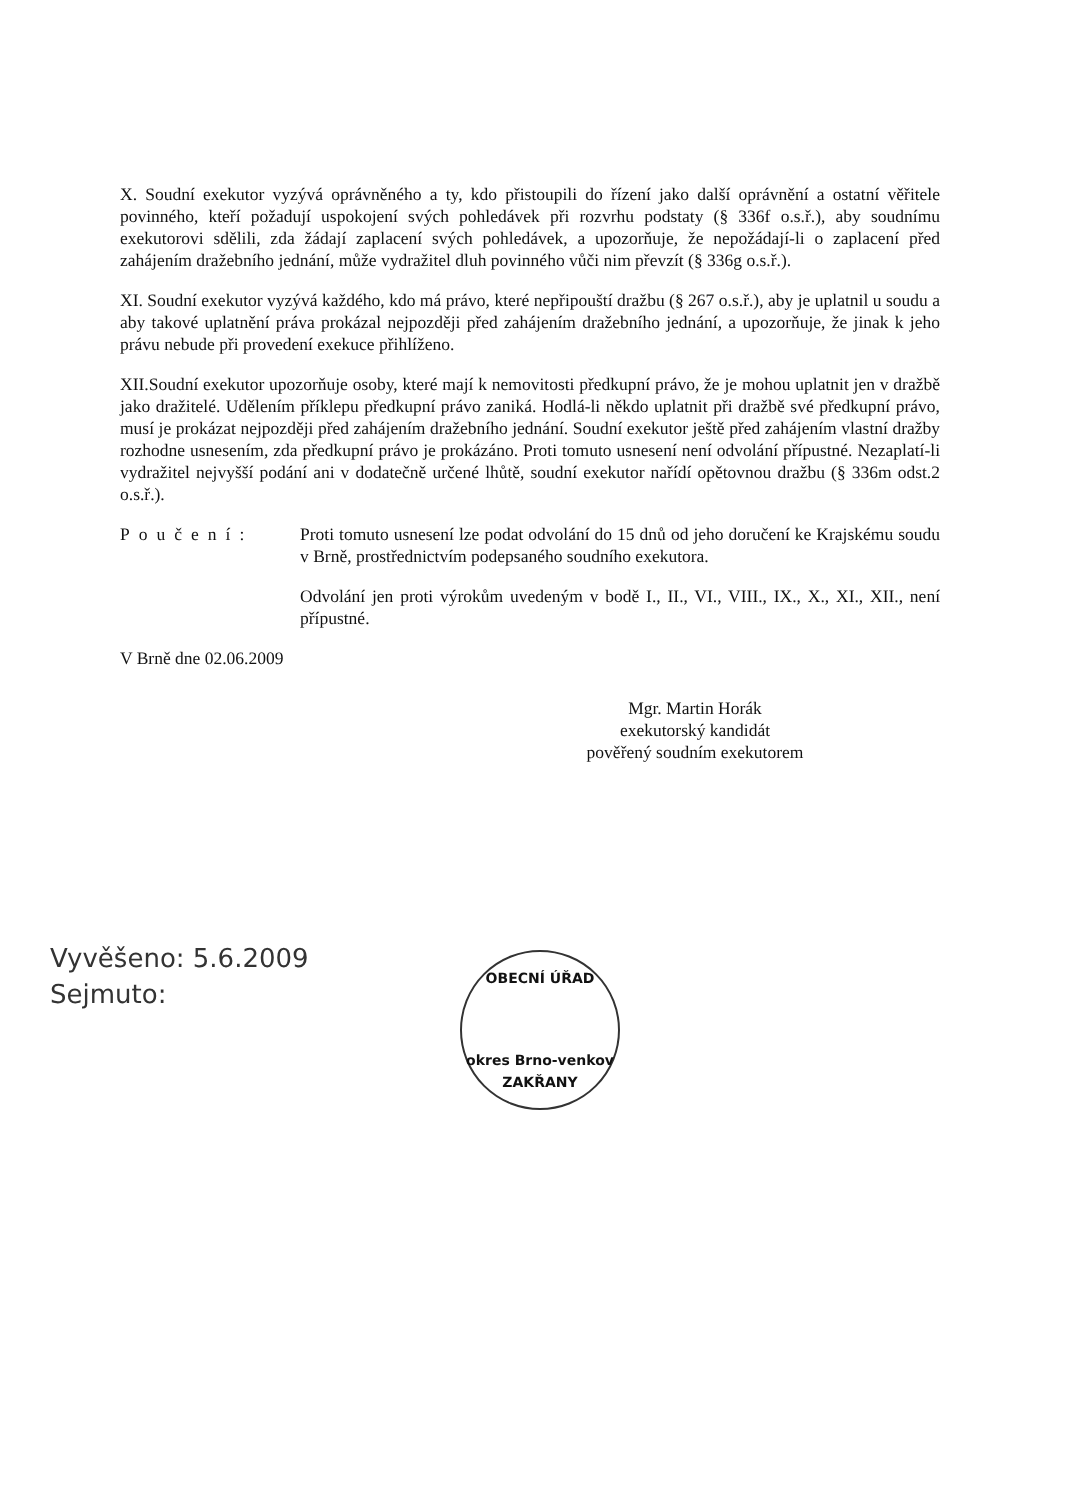X. Soudní exekutor vyzývá oprávněného a ty, kdo přistoupili do řízení jako další oprávnění a ostatní věřitele povinného, kteří požadují uspokojení svých pohledávek při rozvrhu podstaty (§ 336f o.s.ř.), aby soudnímu exekutorovi sdělili, zda žádají zaplacení svých pohledávek, a upozorňuje, že nepožádají-li o zaplacení před zahájením dražebního jednání, může vydražitel dluh povinného vůči nim převzít (§ 336g o.s.ř.).
XI. Soudní exekutor vyzývá každého, kdo má právo, které nepřipouští dražbu (§ 267 o.s.ř.), aby je uplatnil u soudu a aby takové uplatnění práva prokázal nejpozději před zahájením dražebního jednání, a upozorňuje, že jinak k jeho právu nebude při provedení exekuce přihlíženo.
XII.Soudní exekutor upozorňuje osoby, které mají k nemovitosti předkupní právo, že je mohou uplatnit jen v dražbě jako dražitelé. Udělením příklepu předkupní právo zaniká. Hodlá-li někdo uplatnit při dražbě své předkupní právo, musí je prokázat nejpozději před zahájením dražebního jednání. Soudní exekutor ještě před zahájením vlastní dražby rozhodne usnesením, zda předkupní právo je prokázáno. Proti tomuto usnesení není odvolání přípustné. Nezaplatí-li vydražitel nejvyšší podání ani v dodatečně určené lhůtě, soudní exekutor nařídí opětovnou dražbu (§ 336m odst.2 o.s.ř.).
Poučení: Proti tomuto usnesení lze podat odvolání do 15 dnů od jeho doručení ke Krajskému soudu v Brně, prostřednictvím podepsaného soudního exekutora.
Odvolání jen proti výrokům uvedeným v bodě I., II., VI., VIII., IX., X., XI., XII., není přípustné.
V Brně dne 02.06.2009
Mgr. Martin Horák
exekutorský kandidát
pověřený soudním exekutorem
Vyvěšeno: 5.6.2009
Sejmuto:
OBECNÍ ÚŘAD
okres Brno-venkov
ZAKŘANY